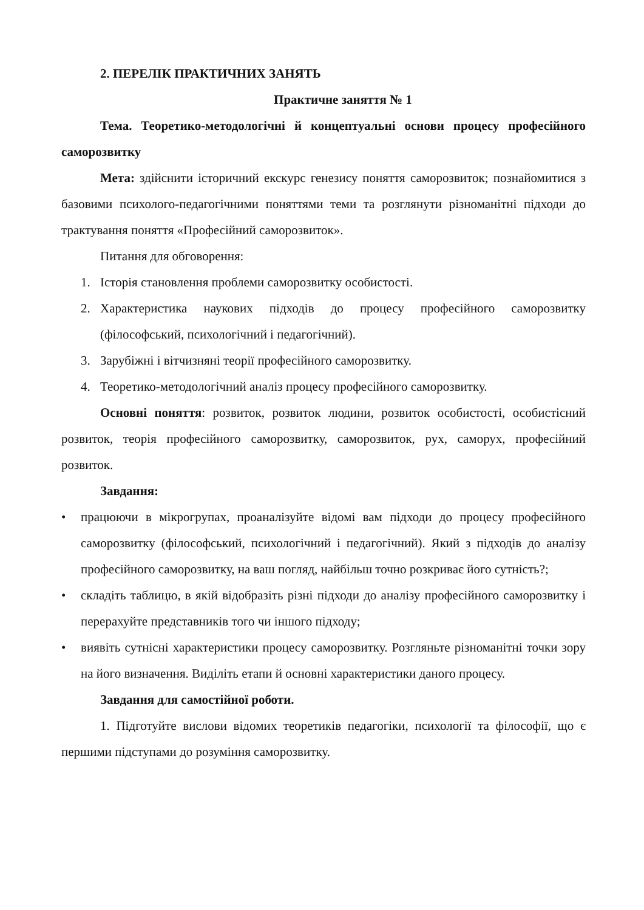2. ПЕРЕЛІК ПРАКТИЧНИХ ЗАНЯТЬ
Практичне заняття № 1
Тема. Теоретико-методологічні й концептуальні основи процесу професійного саморозвитку
Мета: здійснити історичний екскурс генезису поняття саморозвиток; познайомитися з базовими психолого-педагогічними поняттями теми та розглянути різноманітні підходи до трактування поняття «Професійний саморозвиток».
Питання для обговорення:
1. Історія становлення проблеми саморозвитку особистості.
2. Характеристика наукових підходів до процесу професійного саморозвитку (філософський, психологічний і педагогічний).
3. Зарубіжні і вітчизняні теорії професійного саморозвитку.
4. Теоретико-методологічний аналіз процесу професійного саморозвитку.
Основні поняття: розвиток, розвиток людини, розвиток особистості, особистісний розвиток, теорія професійного саморозвитку, саморозвиток, рух, саморух, професійний розвиток.
Завдання:
• працюючи в мікрогрупах, проаналізуйте відомі вам підходи до процесу професійного саморозвитку (філософський, психологічний і педагогічний). Який з підходів до аналізу професійного саморозвитку, на ваш погляд, найбільш точно розкриває його сутність?;
• складіть таблицю, в якій відобразіть різні підходи до аналізу професійного саморозвитку і перерахуйте представників того чи іншого підходу;
• виявіть сутнісні характеристики процесу саморозвитку. Розгляньте різноманітні точки зору на його визначення. Виділіть етапи й основні характеристики даного процесу.
Завдання для самостійної роботи.
1. Підготуйте вислови відомих теоретиків педагогіки, психології та філософії, що є першими підступами до розуміння саморозвитку.